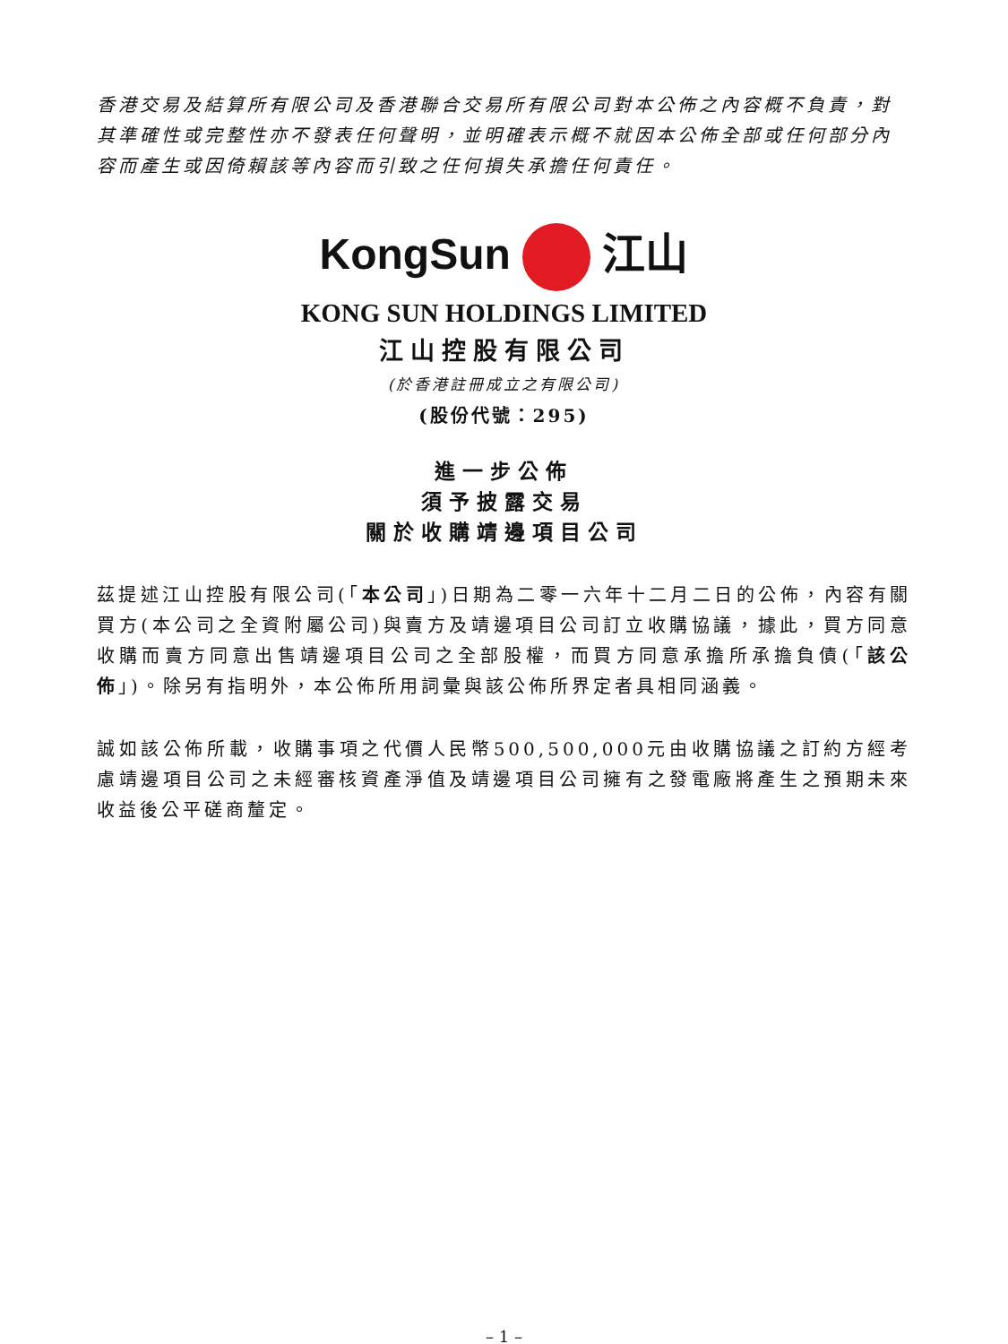香港交易及結算所有限公司及香港聯合交易所有限公司對本公佈之內容概不負責，對其準確性或完整性亦不發表任何聲明，並明確表示概不就因本公佈全部或任何部分內容而產生或因倚賴該等內容而引致之任何損失承擔任何責任。
KongSun 江山
KONG SUN HOLDINGS LIMITED
江山控股有限公司
(於香港註冊成立之有限公司)
(股份代號：295)
進一步公佈
須予披露交易
關於收購靖邊項目公司
茲提述江山控股有限公司(「本公司」)日期為二零一六年十二月二日的公佈，內容有關買方(本公司之全資附屬公司)與賣方及靖邊項目公司訂立收購協議，據此，買方同意收購而賣方同意出售靖邊項目公司之全部股權，而買方同意承擔所承擔負債(「該公佈」)。除另有指明外，本公佈所用詞彙與該公佈所界定者具相同涵義。
誠如該公佈所載，收購事項之代價人民幣500,500,000元由收購協議之訂約方經考慮靖邊項目公司之未經審核資產淨值及靖邊項目公司擁有之發電廠將產生之預期未來收益後公平磋商釐定。
– 1 –